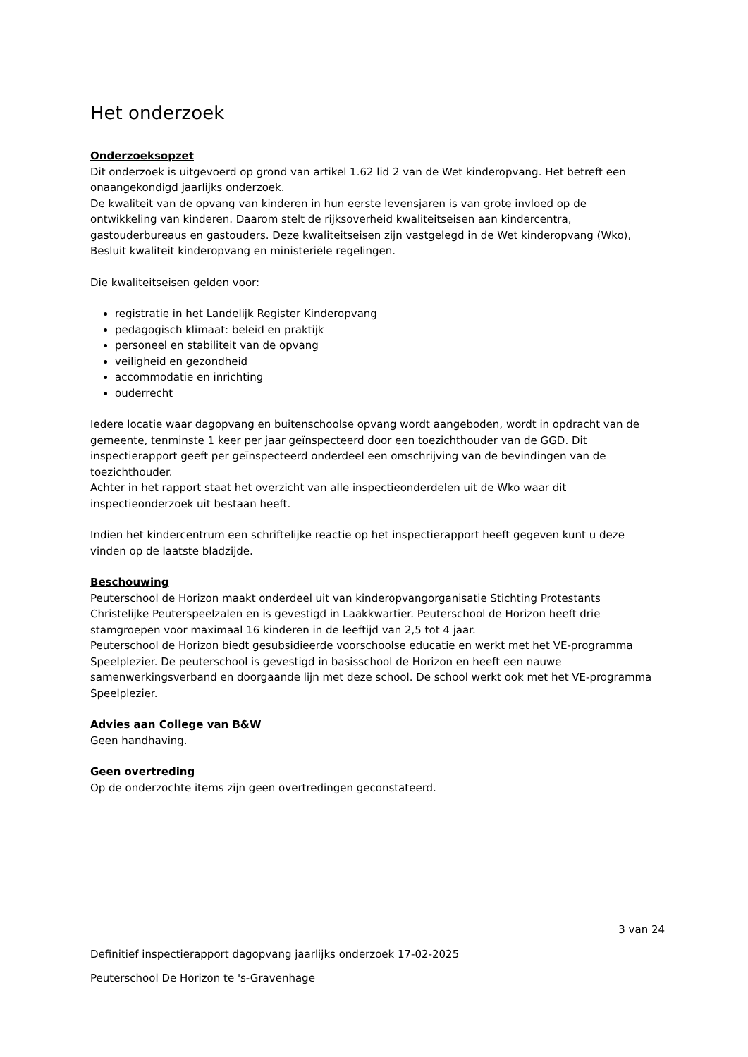Het onderzoek
Onderzoeksopzet
Dit onderzoek is uitgevoerd op grond van artikel 1.62 lid 2 van de Wet kinderopvang. Het betreft een onaangekondigd jaarlijks onderzoek.
De kwaliteit van de opvang van kinderen in hun eerste levensjaren is van grote invloed op de ontwikkeling van kinderen. Daarom stelt de rijksoverheid kwaliteitseisen aan kindercentra, gastouderbureaus en gastouders. Deze kwaliteitseisen zijn vastgelegd in de Wet kinderopvang (Wko), Besluit kwaliteit kinderopvang en ministeriële regelingen.
Die kwaliteitseisen gelden voor:
registratie in het Landelijk Register Kinderopvang
pedagogisch klimaat: beleid en praktijk
personeel en stabiliteit van de opvang
veiligheid en gezondheid
accommodatie en inrichting
ouderrecht
Iedere locatie waar dagopvang en buitenschoolse opvang wordt aangeboden, wordt in opdracht van de gemeente, tenminste 1 keer per jaar geïnspecteerd door een toezichthouder van de GGD. Dit inspectierapport geeft per geïnspecteerd onderdeel een omschrijving van de bevindingen van de toezichthouder.
Achter in het rapport staat het overzicht van alle inspectieonderdelen uit de Wko waar dit inspectieonderzoek uit bestaan heeft.
Indien het kindercentrum een schriftelijke reactie op het inspectierapport heeft gegeven kunt u deze vinden op de laatste bladzijde.
Beschouwing
Peuterschool de Horizon maakt onderdeel uit van kinderopvangorganisatie Stichting Protestants Christelijke Peuterspeelzalen en is gevestigd in Laakkwartier. Peuterschool de Horizon heeft drie stamgroepen voor maximaal 16 kinderen in de leeftijd van 2,5 tot 4 jaar.
Peuterschool de Horizon biedt gesubsidieerde voorschoolse educatie en werkt met het VE-programma Speelplezier. De peuterschool is gevestigd in basisschool de Horizon en heeft een nauwe samenwerkingsverband en doorgaande lijn met deze school. De school werkt ook met het VE-programma Speelplezier.
Advies aan College van B&W
Geen handhaving.
Geen overtreding
Op de onderzochte items zijn geen overtredingen geconstateerd.
3 van 24
Definitief inspectierapport dagopvang jaarlijks onderzoek 17-02-2025
Peuterschool De Horizon te 's-Gravenhage